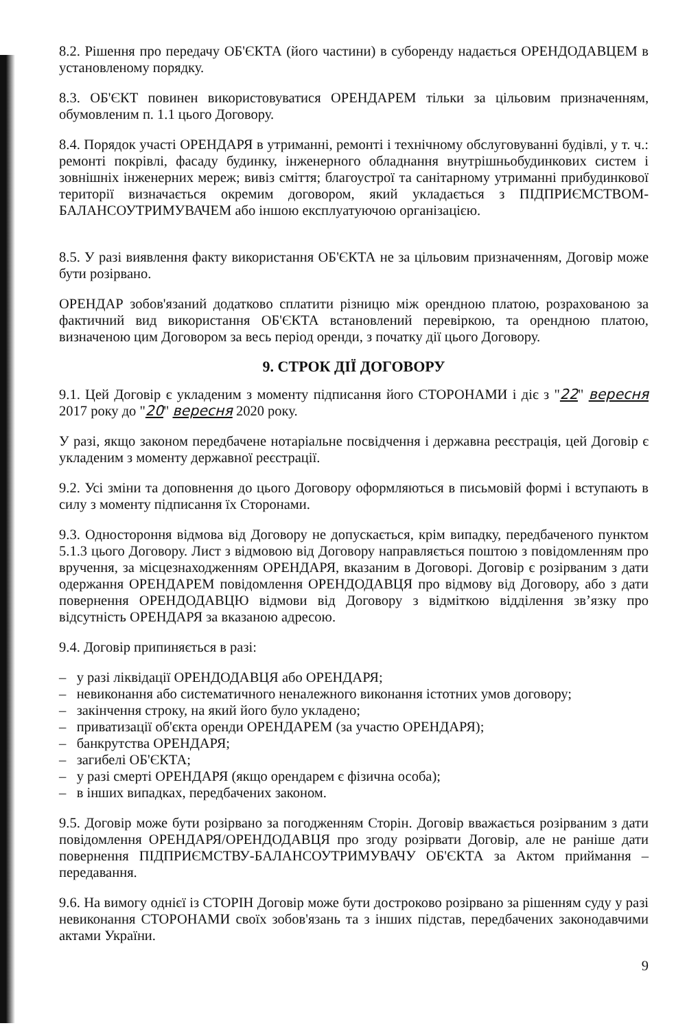8.2. Рішення про передачу ОБ'ЄКТА (його частини) в суборенду надається ОРЕНДОДАВЦЕМ в установленому порядку.
8.3. ОБ'ЄКТ повинен використовуватися ОРЕНДАРЕМ тільки за цільовим призначенням, обумовленим п. 1.1 цього Договору.
8.4. Порядок участі ОРЕНДАРЯ в утриманні, ремонті і технічному обслуговуванні будівлі, у т. ч.: ремонті покрівлі, фасаду будинку, інженерного обладнання внутрішньобудинкових систем і зовнішніх інженерних мереж; вивіз сміття; благоустрої та санітарному утриманні прибудинкової території визначається окремим договором, який укладається з ПІДПРИЄМСТВОМ-БАЛАНСОУТРИМУВАЧЕМ або іншою експлуатуючою організацією.
8.5. У разі виявлення факту використання ОБ'ЄКТА не за цільовим призначенням, Договір може бути розірвано.
ОРЕНДАР зобов'язаний додатково сплатити різницю між орендною платою, розрахованою за фактичний вид використання ОБ'ЄКТА встановлений перевіркою, та орендною платою, визначеною цим Договором за весь період оренди, з початку дії цього Договору.
9. СТРОК ДІЇ ДОГОВОРУ
9.1. Цей Договір є укладеним з моменту підписання його СТОРОНАМИ і діє з "22" вересня 2017 року до "20" вересня 2020 року.
У разі, якщо законом передбачене нотаріальне посвідчення і державна реєстрація, цей Договір є укладеним з моменту державної реєстрації.
9.2. Усі зміни та доповнення до цього Договору оформляються в письмовій формі і вступають в силу з моменту підписання їх Сторонами.
9.3. Одностороння відмова від Договору не допускається, крім випадку, передбаченого пунктом 5.1.3 цього Договору. Лист з відмовою від Договору направляється поштою з повідомленням про вручення, за місцезнаходженням ОРЕНДАРЯ, вказаним в Договорі. Договір є розірваним з дати одержання ОРЕНДАРЕМ повідомлення ОРЕНДОДАВЦЯ про відмову від Договору, або з дати повернення ОРЕНДОДАВЦЮ відмови від Договору з відміткою відділення зв’язку про відсутність ОРЕНДАРЯ за вказаною адресою.
9.4. Договір припиняється в разі:
– у разі ліквідації ОРЕНДОДАВЦЯ або ОРЕНДАРЯ;
– невиконання або систематичного неналежного виконання істотних умов договору;
– закінчення строку, на який його було укладено;
– приватизації об'єкта оренди ОРЕНДАРЕМ (за участю ОРЕНДАРЯ);
– банкрутства ОРЕНДАРЯ;
– загибелі ОБ'ЄКТА;
– у разі смерті ОРЕНДАРЯ (якщо орендарем є фізична особа);
– в інших випадках, передбачених законом.
9.5. Договір може бути розірвано за погодженням Сторін. Договір вважається розірваним з дати повідомлення ОРЕНДАРЯ/ОРЕНДОДАВЦЯ про згоду розірвати Договір, але не раніше дати повернення ПІДПРИЄМСТВУ-БАЛАНСОУТРИМУВАЧУ ОБ'ЄКТА за Актом приймання – передавання.
9.6. На вимогу однієї із СТОРІН Договір може бути достроково розірвано за рішенням суду у разі невиконання СТОРОНАМИ своїх зобов'язань та з інших підстав, передбачених законодавчими актами України.
9